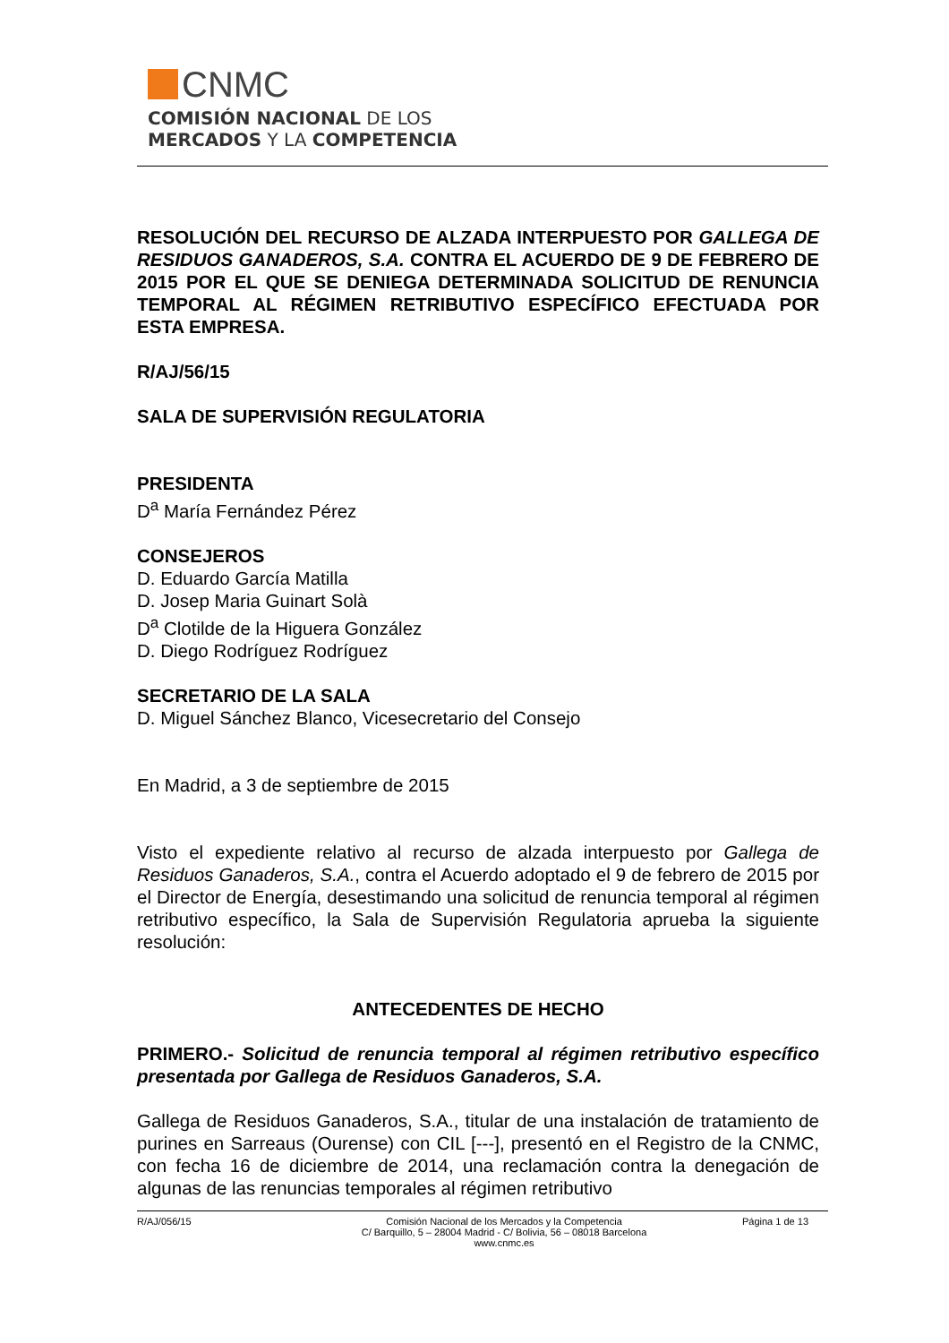CNMC
COMISIÓN NACIONAL DE LOS
MERCADOS Y LA COMPETENCIA
RESOLUCIÓN DEL RECURSO DE ALZADA INTERPUESTO POR GALLEGA DE RESIDUOS GANADEROS, S.A. CONTRA EL ACUERDO DE 9 DE FEBRERO DE 2015 POR EL QUE SE DENIEGA DETERMINADA SOLICITUD DE RENUNCIA TEMPORAL AL RÉGIMEN RETRIBUTIVO ESPECÍFICO EFECTUADA POR ESTA EMPRESA.
R/AJ/56/15
SALA DE SUPERVISIÓN REGULATORIA
PRESIDENTA
D<sup>a</sup> María Fernández Pérez
CONSEJEROS
D. Eduardo García Matilla
D. Josep Maria Guinart Solà
D<sup>a</sup> Clotilde de la Higuera González
D. Diego Rodríguez Rodríguez
SECRETARIO DE LA SALA
D. Miguel Sánchez Blanco, Vicesecretario del Consejo
En Madrid, a 3 de septiembre de 2015
Visto el expediente relativo al recurso de alzada interpuesto por Gallega de Residuos Ganaderos, S.A., contra el Acuerdo adoptado el 9 de febrero de 2015 por el Director de Energía, desestimando una solicitud de renuncia temporal al régimen retributivo específico, la Sala de Supervisión Regulatoria aprueba la siguiente resolución:
ANTECEDENTES DE HECHO
PRIMERO.- Solicitud de renuncia temporal al régimen retributivo específico presentada por Gallega de Residuos Ganaderos, S.A.
Gallega de Residuos Ganaderos, S.A., titular de una instalación de tratamiento de purines en Sarreaus (Ourense) con CIL [---], presentó en el Registro de la CNMC, con fecha 16 de diciembre de 2014, una reclamación contra la denegación de algunas de las renuncias temporales al régimen retributivo
R/AJ/056/15 Comisión Nacional de los Mercados y la Competencia
C/ Barquillo, 5 – 28004 Madrid - C/ Bolivia, 56 – 08018 Barcelona
www.cnmc.es
Página 1 de 13